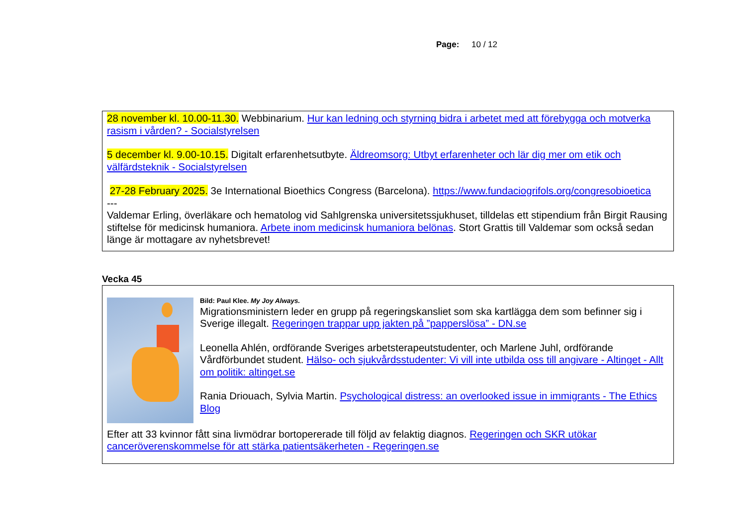Page: 10 / 12
28 november kl. 10.00-11.30. Webbinarium. Hur kan ledning och styrning bidra i arbetet med att förebygga och motverka rasism i vården? - Socialstyrelsen
5 december kl. 9.00-10.15. Digitalt erfarenhetsutbyte. Äldreomsorg: Utbyt erfarenheter och lär dig mer om etik och välfärdsteknik - Socialstyrelsen
27-28 February 2025. 3e International Bioethics Congress (Barcelona). https://www.fundaciogrifols.org/congresobioetica
---
Valdemar Erling, överläkare och hematolog vid Sahlgrenska universitetssjukhuset, tilldelas ett stipendium från Birgit Rausing stiftelse för medicinsk humaniora. Arbete inom medicinsk humaniora belönas. Stort Grattis till Valdemar som också sedan länge är mottagare av nyhetsbrevet!
Vecka 45
Bild: Paul Klee. My Joy Always.
Migrationsministern leder en grupp på regeringskansliet som ska kartlägga dem som befinner sig i Sverige illegalt. Regeringen trappar upp jakten på ”papperslösa” - DN.se
Leonella Ahlén, ordförande Sveriges arbetsterapeutstudenter, och Marlene Juhl, ordförande Vårdförbundet student. Hälso- och sjukvårdsstudenter: Vi vill inte utbilda oss till angivare - Altinget - Allt om politik: altinget.se
Rania Driouach, Sylvia Martin. Psychological distress: an overlooked issue in immigrants - The Ethics Blog
Efter att 33 kvinnor fått sina livmödrar bortopererade till följd av felaktig diagnos. Regeringen och SKR utökar canceröverenskommelse för att stärka patientsäkerheten - Regeringen.se